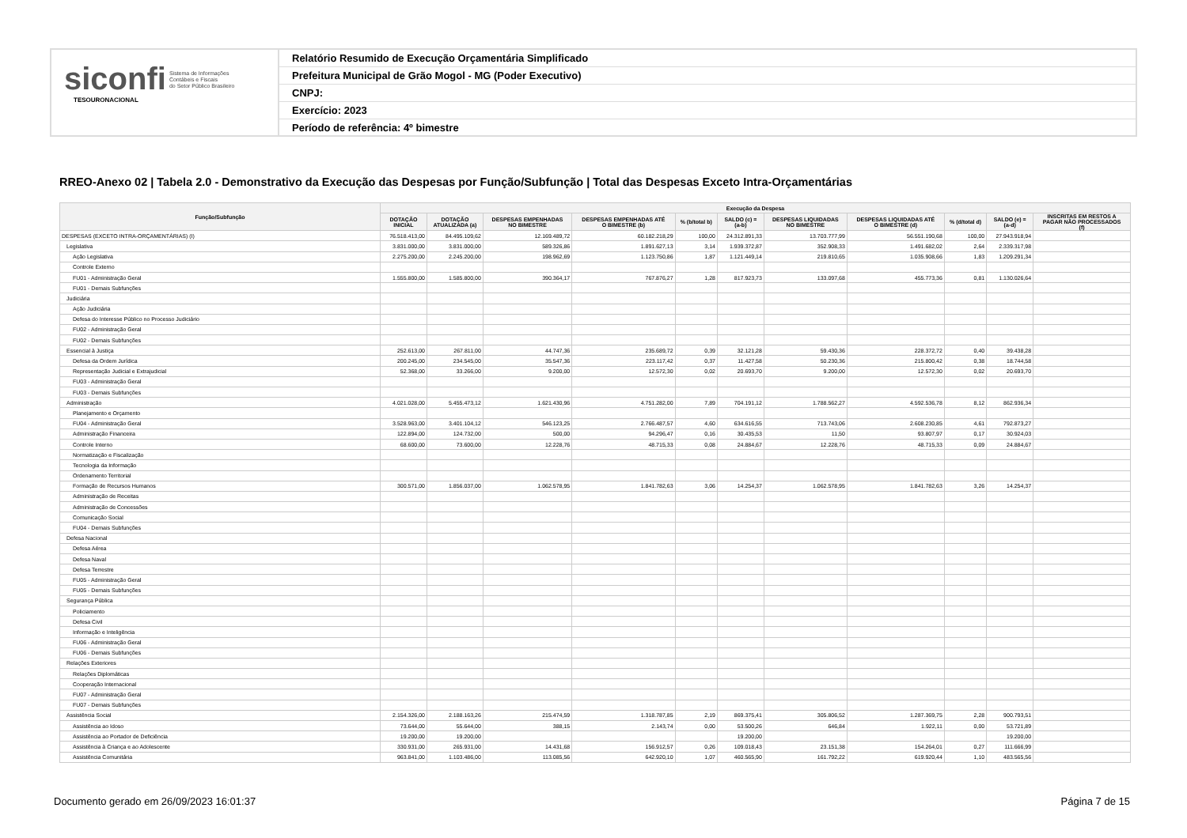siconfi Sistema de Informações
Contábeis e Fiscais
do Setor Público Brasileiro
TESOURONACIONAL
Relatório Resumido de Execução Orçamentária Simplificado
Prefeitura Municipal de Grão Mogol - MG (Poder Executivo)
CNPJ:
Exercício: 2023
Período de referência: 4º bimestre
RREO-Anexo 02 | Tabela 2.0 - Demonstrativo da Execução das Despesas por Função/Subfunção | Total das Despesas Exceto Intra-Orçamentárias
| Função/Subfunção | Execução da Despesa | | | | | | | | | | |
| --- | --- | --- | --- | --- | --- | --- | --- | --- | --- | --- | --- |
| | DOTAÇÃO INICIAL | DOTAÇÃO ATUALIZADA (a) | DESPESAS EMPENHADAS NO BIMESTRE | DESPESAS EMPENHADAS ATÉ O BIMESTRE (b) | % (b/total b) | SALDO (c) = (a-b) | DESPESAS LIQUIDADAS NO BIMESTRE | DESPESAS LIQUIDADAS ATÉ O BIMESTRE (d) | % (d/total d) | SALDO (e) = (a-d) | INSCRITAS EM RESTOS A PAGAR NÃO PROCESSADOS (f) |
| DESPESAS (EXCETO INTRA-ORÇAMENTÁRIAS) (I) | 76.518.413,00 | 84.495.109,62 | 12.169.489,72 | 60.182.218,29 | 100,00 | 24.312.891,33 | 13.703.777,99 | 56.551.190,68 | 100,00 | 27.943.918,94 | |
| Legislativa | 3.831.000,00 | 3.831.000,00 | 589.326,86 | 1.891.627,13 | 3,14 | 1.939.372,87 | 352.908,33 | 1.491.682,02 | 2,64 | 2.339.317,98 | |
| Ação Legislativa | 2.275.200,00 | 2.245.200,00 | 198.962,69 | 1.123.750,86 | 1,87 | 1.121.449,14 | 219.810,65 | 1.035.908,66 | 1,83 | 1.209.291,34 | |
| Controle Externo | | | | | | | | | | | |
| FU01 - Administração Geral | 1.555.800,00 | 1.585.800,00 | 390.364,17 | 767.876,27 | 1,28 | 817.923,73 | 133.097,68 | 455.773,36 | 0,81 | 1.130.026,64 | |
| FU01 - Demais Subfunções | | | | | | | | | | | |
| Judiciária | | | | | | | | | | | |
| Ação Judiciária | | | | | | | | | | | |
| Defesa do Interesse Público no Processo Judiciário | | | | | | | | | | | |
| FU02 - Administração Geral | | | | | | | | | | | |
| FU02 - Demais Subfunções | | | | | | | | | | | |
| Essencial à Justiça | 252.613,00 | 267.811,00 | 44.747,36 | 235.689,72 | 0,39 | 32.121,28 | 59.430,36 | 228.372,72 | 0,40 | 39.438,28 | |
| Defesa da Ordem Jurídica | 200.245,00 | 234.545,00 | 35.547,36 | 223.117,42 | 0,37 | 11.427,58 | 50.230,36 | 215.800,42 | 0,38 | 18.744,58 | |
| Representação Judicial e Extrajudicial | 52.368,00 | 33.266,00 | 9.200,00 | 12.572,30 | 0,02 | 20.693,70 | 9.200,00 | 12.572,30 | 0,02 | 20.693,70 | |
| FU03 - Administração Geral | | | | | | | | | | | |
| FU03 - Demais Subfunções | | | | | | | | | | | |
| Administração | 4.021.028,00 | 5.455.473,12 | 1.621.430,96 | 4.751.282,00 | 7,89 | 704.191,12 | 1.788.562,27 | 4.592.536,78 | 8,12 | 862.936,34 | |
| Planejamento e Orçamento | | | | | | | | | | | |
| FU04 - Administração Geral | 3.528.963,00 | 3.401.104,12 | 546.123,25 | 2.766.487,57 | 4,60 | 634.616,55 | 713.743,06 | 2.608.230,85 | 4,61 | 792.873,27 | |
| Administração Financeira | 122.894,00 | 124.732,00 | 500,00 | 94.296,47 | 0,16 | 30.435,53 | 11,50 | 93.807,97 | 0,17 | 30.924,03 | |
| Controle Interno | 68.600,00 | 73.600,00 | 12.228,76 | 48.715,33 | 0,08 | 24.884,67 | 12.228,76 | 48.715,33 | 0,09 | 24.884,67 | |
| Normatização e Fiscalização | | | | | | | | | | | |
| Tecnologia da Informação | | | | | | | | | | | |
| Ordenamento Territorial | | | | | | | | | | | |
| Formação de Recursos Humanos | 300.571,00 | 1.856.037,00 | 1.062.578,95 | 1.841.782,63 | 3,06 | 14.254,37 | 1.062.578,95 | 1.841.782,63 | 3,26 | 14.254,37 | |
| Administração de Receitas | | | | | | | | | | | |
| Administração de Concessões | | | | | | | | | | | |
| Comunicação Social | | | | | | | | | | | |
| FU04 - Demais Subfunções | | | | | | | | | | | |
| Defesa Nacional | | | | | | | | | | | |
| Defesa Aérea | | | | | | | | | | | |
| Defesa Naval | | | | | | | | | | | |
| Defesa Terrestre | | | | | | | | | | | |
| FU05 - Administração Geral | | | | | | | | | | | |
| FU05 - Demais Subfunções | | | | | | | | | | | |
| Segurança Pública | | | | | | | | | | | |
| Policiamento | | | | | | | | | | | |
| Defesa Civil | | | | | | | | | | | |
| Informação e Inteligência | | | | | | | | | | | |
| FU06 - Administração Geral | | | | | | | | | | | |
| FU06 - Demais Subfunções | | | | | | | | | | | |
| Relações Exteriores | | | | | | | | | | | |
| Relações Diplomáticas | | | | | | | | | | | |
| Cooperação Internacional | | | | | | | | | | | |
| FU07 - Administração Geral | | | | | | | | | | | |
| FU07 - Demais Subfunções | | | | | | | | | | | |
| Assistência Social | 2.154.326,00 | 2.188.163,26 | 215.474,59 | 1.318.787,85 | 2,19 | 869.375,41 | 305.806,52 | 1.287.369,75 | 2,28 | 900.793,51 | |
| Assistência ao Idoso | 73.644,00 | 55.644,00 | 388,15 | 2.143,74 | 0,00 | 53.500,26 | 646,84 | 1.922,11 | 0,00 | 53.721,89 | |
| Assistência ao Portador de Deficiência | 19.200,00 | 19.200,00 | | | | 19.200,00 | | | | 19.200,00 | |
| Assistência à Criança e ao Adolescente | 330.931,00 | 265.931,00 | 14.431,68 | 156.912,57 | 0,26 | 109.018,43 | 23.151,38 | 154.264,01 | 0,27 | 111.666,99 | |
| Assistência Comunitária | 963.841,00 | 1.103.486,00 | 113.085,56 | 642.920,10 | 1,07 | 460.565,90 | 161.792,22 | 619.920,44 | 1,10 | 483.565,56 | |
Documento gerado em 26/09/2023 16:01:37
Página 7 de 15